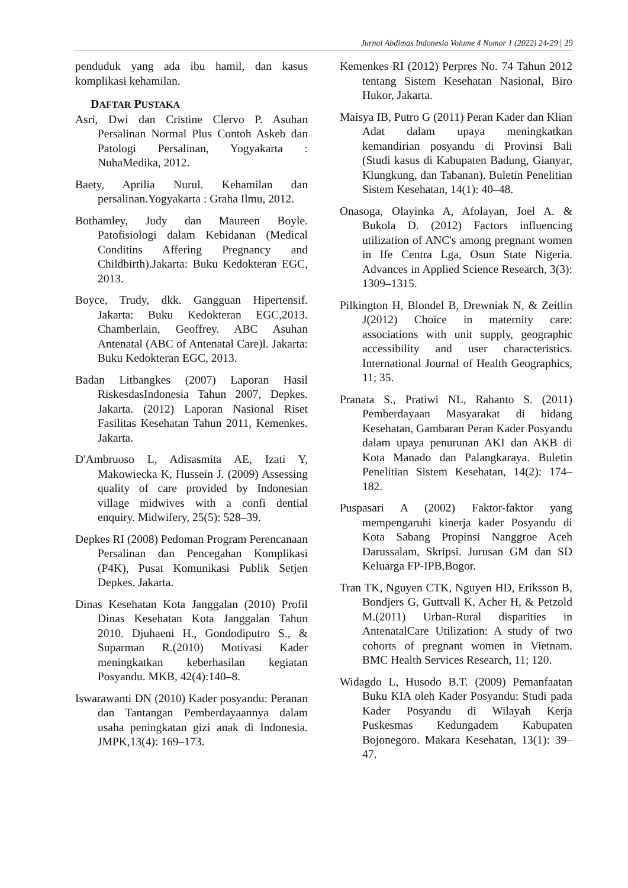Jurnal Abdimas Indonesia Volume 4 Nomor 1 (2022) 24-29 | 29
penduduk yang ada ibu hamil, dan kasus komplikasi kehamilan.
DAFTAR PUSTAKA
Asri, Dwi dan Cristine Clervo P. Asuhan Persalinan Normal Plus Contoh Askeb dan Patologi Persalinan, Yogyakarta : NuhaMedika, 2012.
Baety, Aprilia Nurul. Kehamilan dan persalinan.Yogyakarta : Graha Ilmu, 2012.
Bothamley, Judy dan Maureen Boyle. Patofisiologi dalam Kebidanan (Medical Conditins Affering Pregnancy and Childbirth).Jakarta: Buku Kedokteran EGC, 2013.
Boyce, Trudy, dkk. Gangguan Hipertensif. Jakarta: Buku Kedokteran EGC,2013. Chamberlain, Geoffrey. ABC Asuhan Antenatal (ABC of Antenatal Care)l. Jakarta: Buku Kedokteran EGC, 2013.
Badan Litbangkes (2007) Laporan Hasil RiskesdasIndonesia Tahun 2007, Depkes. Jakarta. (2012) Laporan Nasional Riset Fasilitas Kesehatan Tahun 2011, Kemenkes. Jakarta.
D'Ambruoso L, Adisasmita AE, Izati Y, Makowiecka K, Hussein J. (2009) Assessing quality of care provided by Indonesian village midwives with a confi dential enquiry. Midwifery, 25(5): 528–39.
Depkes RI (2008) Pedoman Program Perencanaan Persalinan dan Pencegahan Komplikasi (P4K), Pusat Komunikasi Publik Setjen Depkes. Jakarta.
Dinas Kesehatan Kota Janggalan (2010) Profil Dinas Kesehatan Kota Janggalan Tahun 2010. Djuhaeni H., Gondodiputro S., & Suparman R.(2010) Motivasi Kader meningkatkan keberhasilan kegiatan Posyandu. MKB, 42(4):140–8.
Iswarawanti DN (2010) Kader posyandu: Peranan dan Tantangan Pemberdayaannya dalam usaha peningkatan gizi anak di Indonesia. JMPK,13(4): 169–173.
Kemenkes RI (2012) Perpres No. 74 Tahun 2012 tentang Sistem Kesehatan Nasional, Biro Hukor, Jakarta.
Maisya IB, Putro G (2011) Peran Kader dan Klian Adat dalam upaya meningkatkan kemandirian posyandu di Provinsi Bali (Studi kasus di Kabupaten Badung, Gianyar, Klungkung, dan Tabanan). Buletin Penelitian Sistem Kesehatan, 14(1): 40–48.
Onasoga, Olayinka A, Afolayan, Joel A. & Bukola D. (2012) Factors influencing utilization of ANC's among pregnant women in Ife Centra Lga, Osun State Nigeria. Advances in Applied Science Research, 3(3): 1309–1315.
Pilkington H, Blondel B, Drewniak N, & Zeitlin J(2012) Choice in maternity care: associations with unit supply, geographic accessibility and user characteristics. International Journal of Health Geographics, 11; 35.
Pranata S., Pratiwi NL, Rahanto S. (2011) Pemberdayaan Masyarakat di bidang Kesehatan, Gambaran Peran Kader Posyandu dalam upaya penurunan AKI dan AKB di Kota Manado dan Palangkaraya. Buletin Penelitian Sistem Kesehatan, 14(2): 174–182.
Puspasari A (2002) Faktor-faktor yang mempengaruhi kinerja kader Posyandu di Kota Sabang Propinsi Nanggroe Aceh Darussalam, Skripsi. Jurusan GM dan SD Keluarga FP-IPB,Bogor.
Tran TK, Nguyen CTK, Nguyen HD, Eriksson B, Bondjers G, Guttvall K, Acher H, & Petzold M.(2011) Urban-Rural disparities in AntenatalCare Utilization: A study of two cohorts of pregnant women in Vietnam. BMC Health Services Research, 11; 120.
Widagdo L, Husodo B.T. (2009) Pemanfaatan Buku KIA oleh Kader Posyandu: Studi pada Kader Posyandu di Wilayah Kerja Puskesmas Kedungadem Kabupaten Bojonegoro. Makara Kesehatan, 13(1): 39–47.